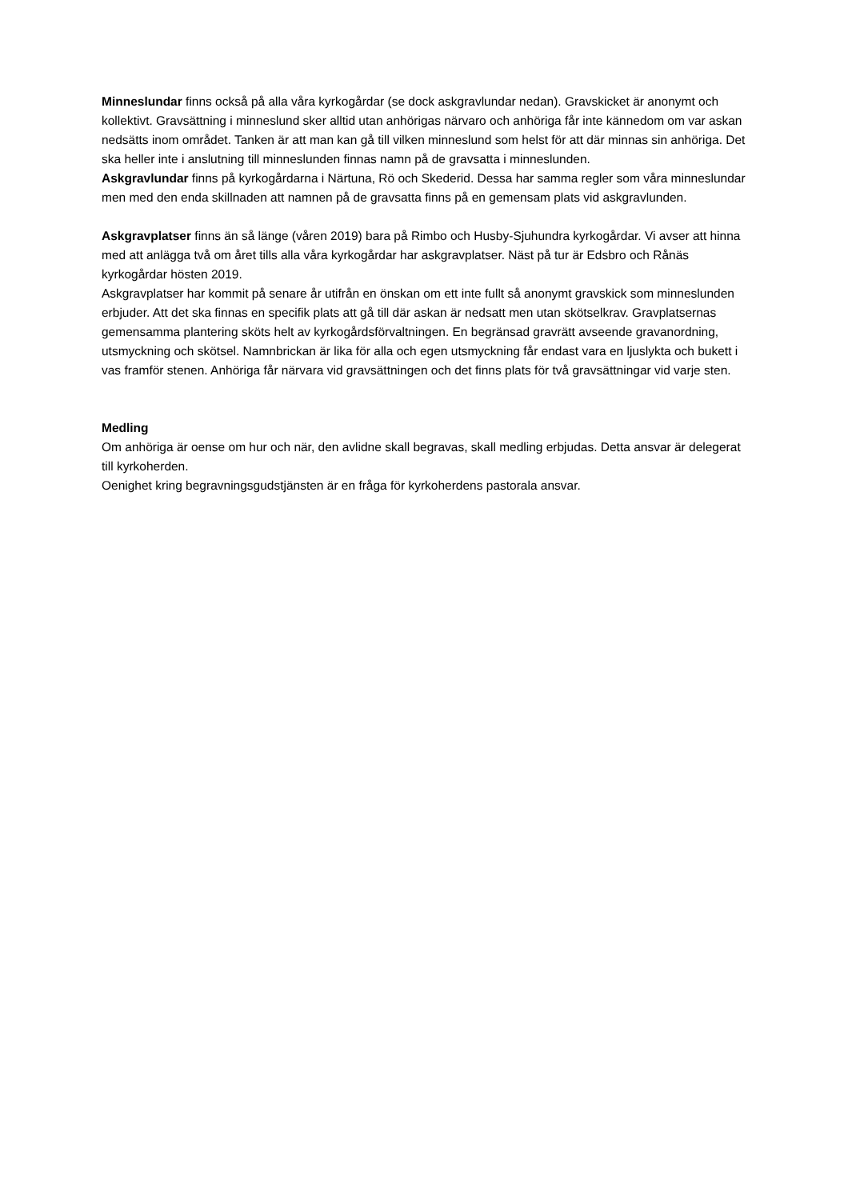Minneslundar finns också på alla våra kyrkogårdar (se dock askgravlundar nedan). Gravskicket är anonymt och kollektivt. Gravsättning i minneslund sker alltid utan anhörigas närvaro och anhöriga får inte kännedom om var askan nedsätts inom området. Tanken är att man kan gå till vilken minneslund som helst för att där minnas sin anhöriga. Det ska heller inte i anslutning till minneslunden finnas namn på de gravsatta i minneslunden.
Askgravlundar finns på kyrkogårdarna i Närtuna, Rö och Skederid. Dessa har samma regler som våra minneslundar men med den enda skillnaden att namnen på de gravsatta finns på en gemensam plats vid askgravlunden.
Askgravplatser finns än så länge (våren 2019) bara på Rimbo och Husby-Sjuhundra kyrkogårdar. Vi avser att hinna med att anlägga två om året tills alla våra kyrkogårdar har askgravplatser. Näst på tur är Edsbro och Rånäs kyrkogårdar hösten 2019.
Askgravplatser har kommit på senare år utifrån en önskan om ett inte fullt så anonymt gravskick som minneslunden erbjuder. Att det ska finnas en specifik plats att gå till där askan är nedsatt men utan skötselkrav. Gravplatsernas gemensamma plantering sköts helt av kyrkogårdsförvaltningen. En begränsad gravrätt avseende gravanordning, utsmyckning och skötsel. Namnbrickan är lika för alla och egen utsmyckning får endast vara en ljuslykta och bukett i vas framför stenen. Anhöriga får närvara vid gravsättningen och det finns plats för två gravsättningar vid varje sten.
Medling
Om anhöriga är oense om hur och när, den avlidne skall begravas, skall medling erbjudas. Detta ansvar är delegerat till kyrkoherden.
Oenighet kring begravningsgudstjänsten är en fråga för kyrkoherdens pastorala ansvar.